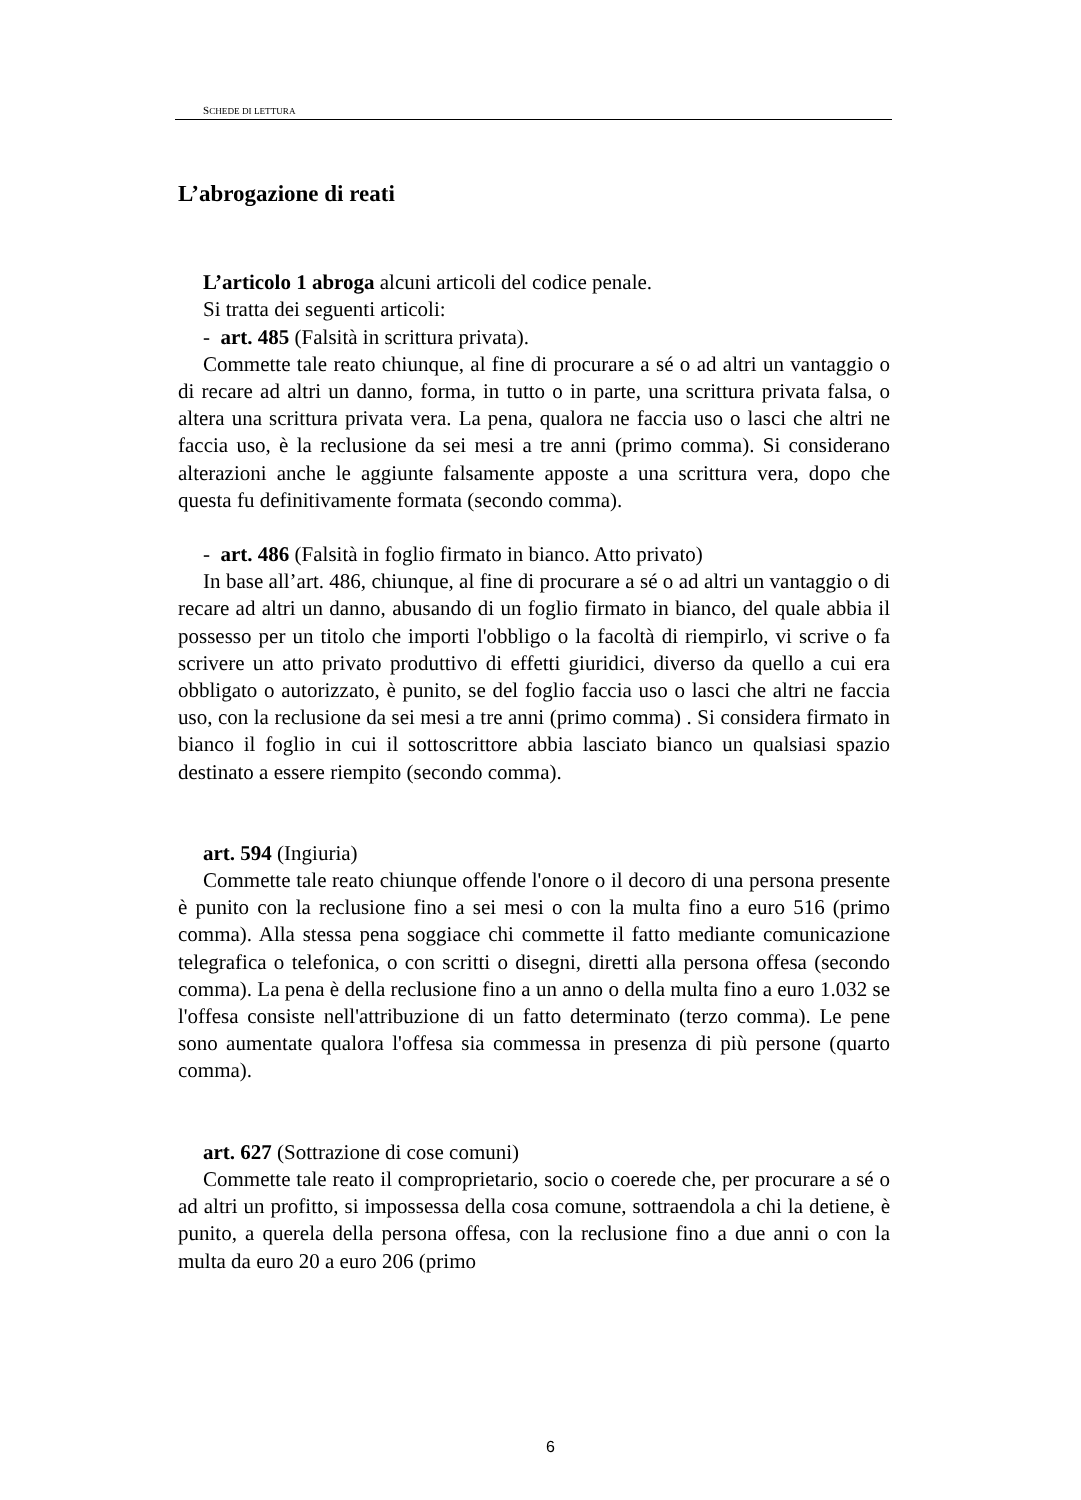SCHEDE DI LETTURA
L’abrogazione di reati
L’articolo 1 abroga alcuni articoli del codice penale.
Si tratta dei seguenti articoli:
- art. 485 (Falsità in scrittura privata).
Commette tale reato chiunque, al fine di procurare a sé o ad altri un vantaggio o di recare ad altri un danno, forma, in tutto o in parte, una scrittura privata falsa, o altera una scrittura privata vera. La pena, qualora ne faccia uso o lasci che altri ne faccia uso, è la reclusione da sei mesi a tre anni (primo comma). Si considerano alterazioni anche le aggiunte falsamente apposte a una scrittura vera, dopo che questa fu definitivamente formata (secondo comma).
- art. 486 (Falsità in foglio firmato in bianco. Atto privato)
In base all’art. 486, chiunque, al fine di procurare a sé o ad altri un vantaggio o di recare ad altri un danno, abusando di un foglio firmato in bianco, del quale abbia il possesso per un titolo che importi l'obbligo o la facoltà di riempirlo, vi scrive o fa scrivere un atto privato produttivo di effetti giuridici, diverso da quello a cui era obbligato o autorizzato, è punito, se del foglio faccia uso o lasci che altri ne faccia uso, con la reclusione da sei mesi a tre anni (primo comma) . Si considera firmato in bianco il foglio in cui il sottoscrittore abbia lasciato bianco un qualsiasi spazio destinato a essere riempito (secondo comma).
art. 594 (Ingiuria)
Commette tale reato chiunque offende l'onore o il decoro di una persona presente è punito con la reclusione fino a sei mesi o con la multa fino a euro 516 (primo comma). Alla stessa pena soggiace chi commette il fatto mediante comunicazione telegrafica o telefonica, o con scritti o disegni, diretti alla persona offesa (secondo comma). La pena è della reclusione fino a un anno o della multa fino a euro 1.032 se l'offesa consiste nell'attribuzione di un fatto determinato (terzo comma). Le pene sono aumentate qualora l'offesa sia commessa in presenza di più persone (quarto comma).
art. 627 (Sottrazione di cose comuni)
Commette tale reato il comproprietario, socio o coerede che, per procurare a sé o ad altri un profitto, si impossessa della cosa comune, sottraendola a chi la detiene, è punito, a querela della persona offesa, con la reclusione fino a due anni o con la multa da euro 20 a euro 206 (primo
6